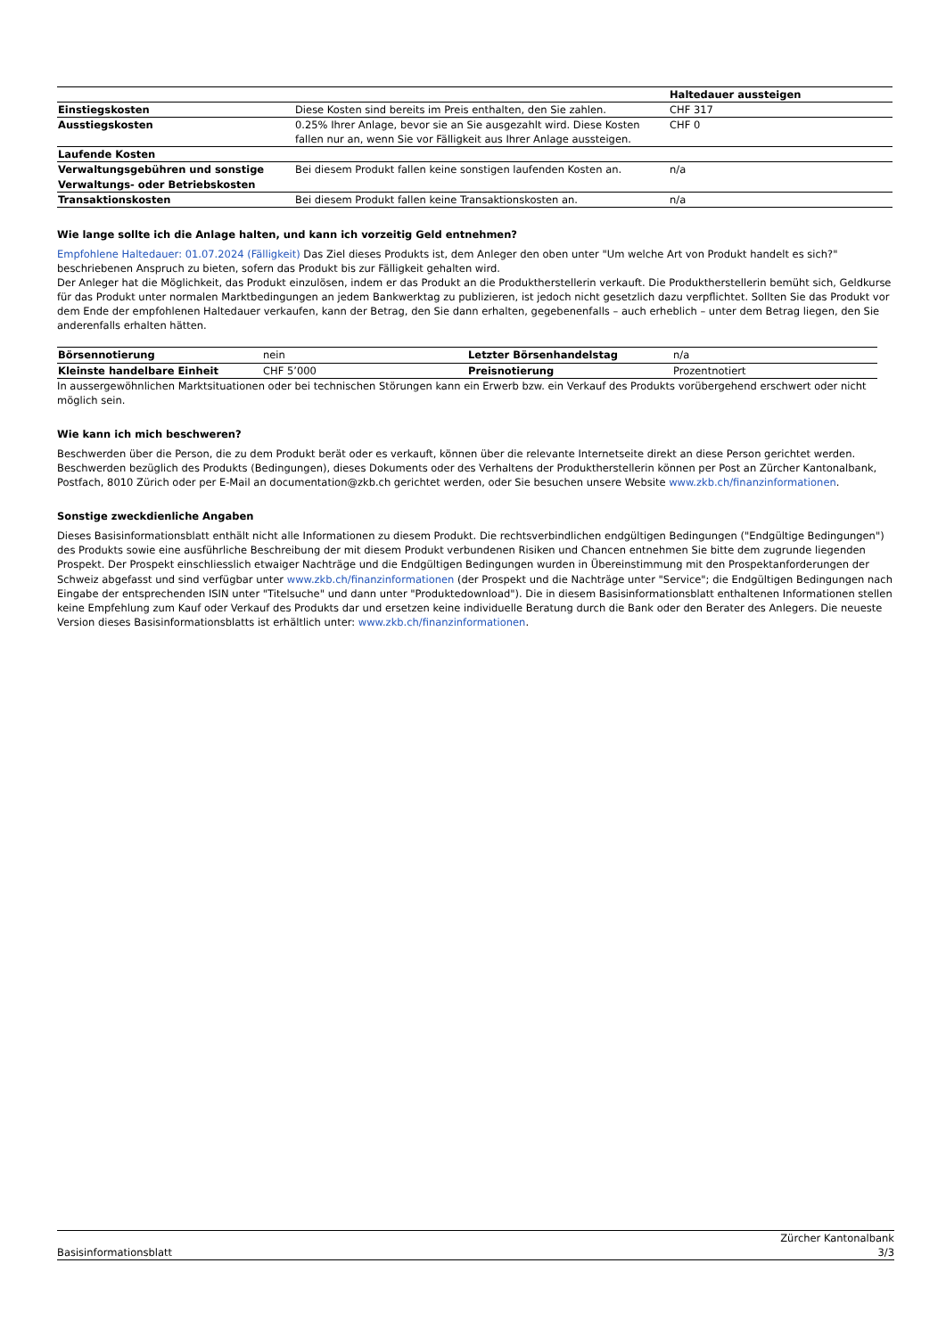| | | Haltedauer aussteigen |
| Einstiegskosten | Diese Kosten sind bereits im Preis enthalten, den Sie zahlen. | CHF 317 |
| Ausstiegskosten | 0.25% Ihrer Anlage, bevor sie an Sie ausgezahlt wird. Diese Kosten fallen nur an, wenn Sie vor Fälligkeit aus Ihrer Anlage aussteigen. | CHF 0 |
| Laufende Kosten | | |
| Verwaltungsgebühren und sonstige Verwaltungs- oder Betriebskosten | Bei diesem Produkt fallen keine sonstigen laufenden Kosten an. | n/a |
| Transaktionskosten | Bei diesem Produkt fallen keine Transaktionskosten an. | n/a |
Wie lange sollte ich die Anlage halten, und kann ich vorzeitig Geld entnehmen?
Empfohlene Haltedauer: 01.07.2024 (Fälligkeit) Das Ziel dieses Produkts ist, dem Anleger den oben unter "Um welche Art von Produkt handelt es sich?" beschriebenen Anspruch zu bieten, sofern das Produkt bis zur Fälligkeit gehalten wird.
Der Anleger hat die Möglichkeit, das Produkt einzulösen, indem er das Produkt an die Produktherstellerin verkauft. Die Produktherstellerin bemüht sich, Geldkurse für das Produkt unter normalen Marktbedingungen an jedem Bankwerktag zu publizieren, ist jedoch nicht gesetzlich dazu verpflichtet. Sollten Sie das Produkt vor dem Ende der empfohlenen Haltedauer verkaufen, kann der Betrag, den Sie dann erhalten, gegebenenfalls – auch erheblich – unter dem Betrag liegen, den Sie anderenfalls erhalten hätten.
| Börsennotierung | nein | Letzter Börsenhandelstag | n/a |
| Kleinste handelbare Einheit | CHF 5’000 | Preisnotierung | Prozentnotiert |
In aussergewöhnlichen Marktsituationen oder bei technischen Störungen kann ein Erwerb bzw. ein Verkauf des Produkts vorübergehend erschwert oder nicht möglich sein.
Wie kann ich mich beschweren?
Beschwerden über die Person, die zu dem Produkt berät oder es verkauft, können über die relevante Internetseite direkt an diese Person gerichtet werden. Beschwerden bezüglich des Produkts (Bedingungen), dieses Dokuments oder des Verhaltens der Produktherstellerin können per Post an Zürcher Kantonalbank, Postfach, 8010 Zürich oder per E-Mail an documentation@zkb.ch gerichtet werden, oder Sie besuchen unsere Website www.zkb.ch/finanzinformationen.
Sonstige zweckdienliche Angaben
Dieses Basisinformationsblatt enthält nicht alle Informationen zu diesem Produkt. Die rechtsverbindlichen endgültigen Bedingungen ("Endgültige Bedingungen") des Produkts sowie eine ausführliche Beschreibung der mit diesem Produkt verbundenen Risiken und Chancen entnehmen Sie bitte dem zugrunde liegenden Prospekt. Der Prospekt einschliesslich etwaiger Nachträge und die Endgültigen Bedingungen wurden in Übereinstimmung mit den Prospektanforderungen der Schweiz abgefasst und sind verfügbar unter www.zkb.ch/finanzinformationen (der Prospekt und die Nachträge unter "Service"; die Endgültigen Bedingungen nach Eingabe der entsprechenden ISIN unter "Titelsuche" und dann unter "Produktedownload"). Die in diesem Basisinformationsblatt enthaltenen Informationen stellen keine Empfehlung zum Kauf oder Verkauf des Produkts dar und ersetzen keine individuelle Beratung durch die Bank oder den Berater des Anlegers. Die neueste Version dieses Basisinformationsblatts ist erhältlich unter: www.zkb.ch/finanzinformationen.
Basisinformationsblatt Zürcher Kantonalbank
3/3